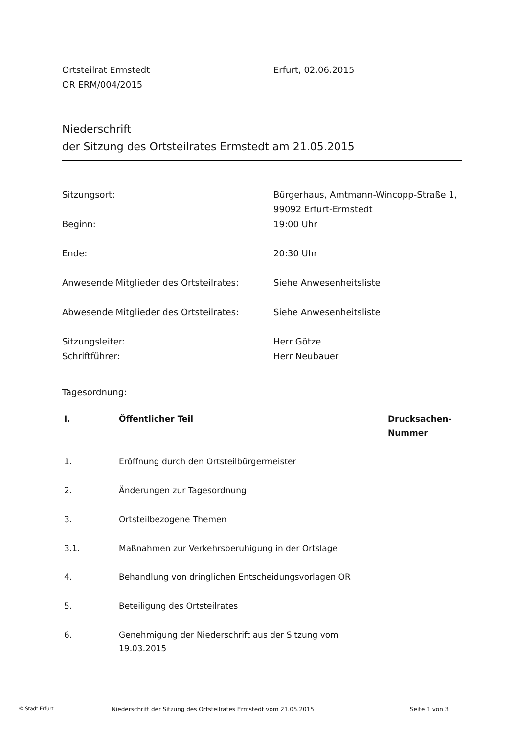Ortsteilrat Ermstedt
OR ERM/004/2015
Erfurt, 02.06.2015
Niederschrift
der Sitzung des Ortsteilrates Ermstedt am 21.05.2015
| Sitzungsort: | Bürgerhaus, Amtmann-Wincopp-Straße 1, 99092 Erfurt-Ermstedt |
| Beginn: | 19:00 Uhr |
| Ende: | 20:30 Uhr |
| Anwesende Mitglieder des Ortsteilrates: | Siehe Anwesenheitsliste |
| Abwesende Mitglieder des Ortsteilrates: | Siehe Anwesenheitsliste |
| Sitzungsleiter: | Herr Götze |
| Schriftführer: | Herr Neubauer |
Tagesordnung:
| I. | Öffentlicher Teil | Drucksachen- Nummer |
| --- | --- | --- |
| 1. | Eröffnung durch den Ortsteilbürgermeister | |
| 2. | Änderungen zur Tagesordnung | |
| 3. | Ortsteilbezogene Themen | |
| 3.1. | Maßnahmen zur Verkehrsberuhigung in der Ortslage | |
| 4. | Behandlung von dringlichen Entscheidungsvorlagen OR | |
| 5. | Beteiligung des Ortsteilrates | |
| 6. | Genehmigung der Niederschrift aus der Sitzung vom 19.03.2015 | |
© Stadt Erfurt
Niederschrift der Sitzung des Ortsteilrates Ermstedt vom 21.05.2015 Seite 1 von 3